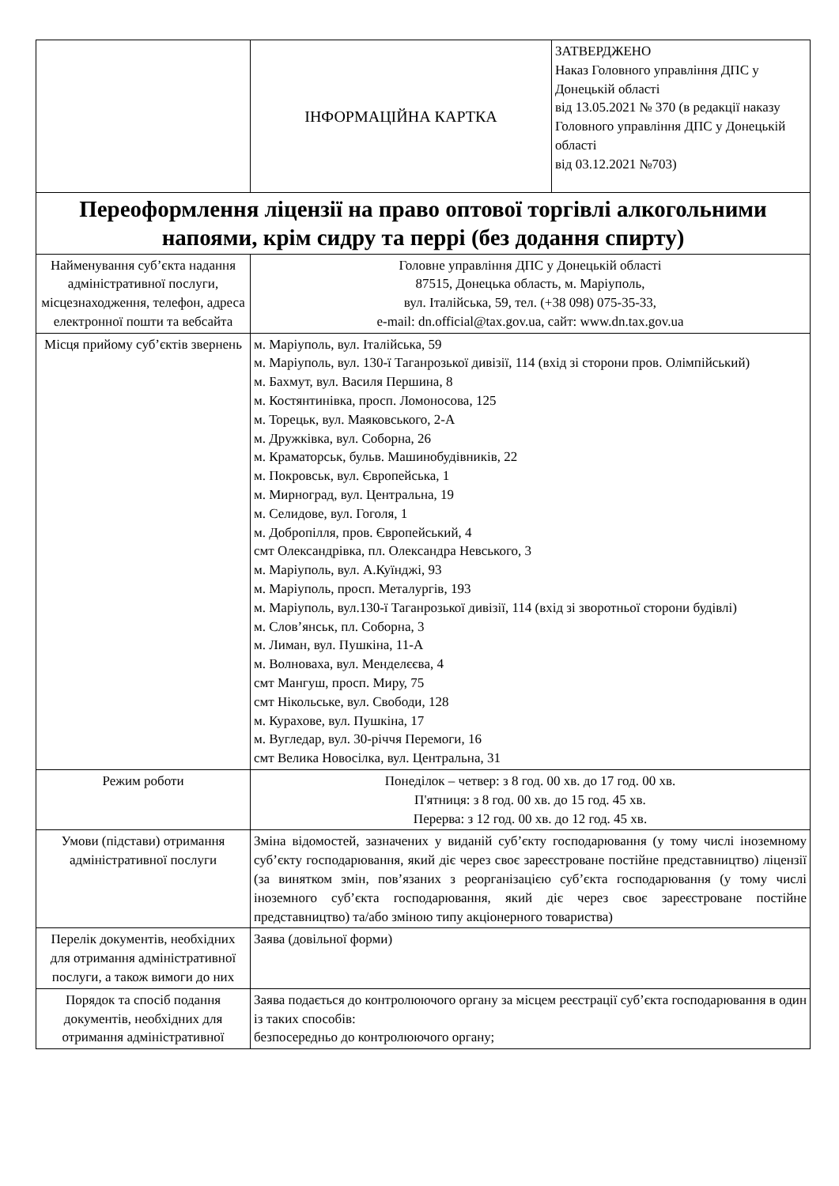| | ІНФОРМАЦІЙНА КАРТКА | ЗАТВЕРДЖЕНО Наказ Головного управління ДПС у Донецькій області від 13.05.2021 № 370 (в редакції наказу Головного управління ДПС у Донецькій області від 03.12.2021 №703) |
| Переоформлення ліцензії на право оптової торгівлі алкогольними напоями, крім сидру та перрі (без додання спирту) | | |
| Найменування суб’єкта надання адміністративної послуги, місцезнаходження, телефон, адреса електронної пошти та вебсайта | Головне управління ДПС у Донецькій області 87515, Донецька область, м. Маріуполь, вул. Італійська, 59, тел. (+38 098) 075-35-33, e-mail: dn.official@tax.gov.ua, сайт: www.dn.tax.gov.ua | |
| Місця прийому суб’єктів звернень | м. Маріуполь, вул. Італійська, 59 м. Маріуполь, вул. 130-ї Таганрозької дивізії, 114 (вхід зі сторони пров. Олімпійський) м. Бахмут, вул. Василя Першина, 8 м. Костянтинівка, просп. Ломоносова, 125 м. Торецьк, вул. Маяковського, 2-А м. Дружківка, вул. Соборна, 26 м. Краматорськ, бульв. Машинобудівників, 22 м. Покровськ, вул. Європейська, 1 м. Мирноград, вул. Центральна, 19 м. Селидове, вул. Гоголя, 1 м. Добропілля, пров. Європейський, 4 смт Олександрівка, пл. Олександра Невського, 3 м. Маріуполь, вул. А.Куїнджі, 93 м. Маріуполь, просп. Металургів, 193 м. Маріуполь, вул.130-ї Таганрозької дивізії, 114 (вхід зі зворотньої сторони будівлі) м. Слов’янськ, пл. Соборна, 3 м. Лиман, вул. Пушкіна, 11-А м. Волноваха, вул. Менделєєва, 4 смт Мангуш, просп. Миру, 75 смт Нікольське, вул. Свободи, 128 м. Курахове, вул. Пушкіна, 17 м. Вугледар, вул. 30-річчя Перемоги, 16 смт Велика Новосілка, вул. Центральна, 31 | |
| Режим роботи | Понеділок – четвер: з 8 год. 00 хв. до 17 год. 00 хв. П'ятниця: з 8 год. 00 хв. до 15 год. 45 хв. Перерва: з 12 год. 00 хв. до 12 год. 45 хв. | |
| Умови (підстави) отримання адміністративної послуги | Зміна відомостей, зазначених у виданій суб’єкту господарювання (у тому числі іноземному суб’єкту господарювання, який діє через своє зареєстроване постійне представництво) ліцензії (за винятком змін, пов’язаних з реорганізацією суб’єкта господарювання (у тому числі іноземного суб’єкта господарювання, який діє через своє зареєстроване постійне представництво) та/або зміною типу акціонерного товариства) | |
| Перелік документів, необхідних для отримання адміністративної послуги, а також вимоги до них | Заява (довільної форми) | |
| Порядок та спосіб подання документів, необхідних для отримання адміністративної | Заява подається до контролюючого органу за місцем реєстрації суб’єкта господарювання в один із таких способів: безпосередньо до контролюючого органу; | |